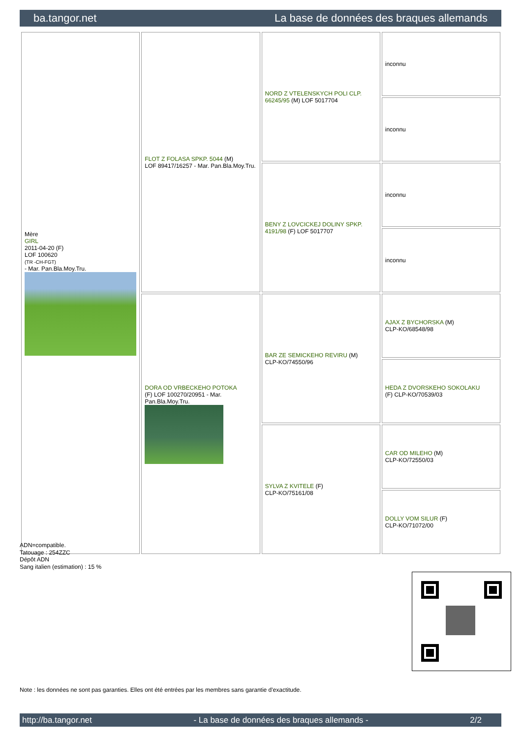ba.tangor.net La base de données des braques allemands
| Mère GIRL 2011-04-20 (F) LOF 100620 (TR -CH-FGT) - Mar. Pan.Bla.Moy.Tru. | FLOT Z FOLASA SPKP. 5044 (M) LOF 89417/16257 - Mar. Pan.Bla.Moy.Tru. | NORD Z VTELENSKYCH POLI CLP. 66245/95 (M) LOF 5017704 | inconnu |
| | | | inconnu |
| | | BENY Z LOVCICKEJ DOLINY SPKP. 4191/98 (F) LOF 5017707 | inconnu |
| | | | inconnu |
| | DORA OD VRBECKEHO POTOKA (F) LOF 100270/20951 - Mar. Pan.Bla.Moy.Tru. | BAR ZE SEMICKEHO REVIRU (M) CLP-KO/74550/96 | AJAX Z BYCHORSKA (M) CLP-KO/68548/98 |
| | | | HEDA Z DVORSKEHO SOKOLAKU (F) CLP-KO/70539/03 |
| | | SYLVA Z KVITELE (F) CLP-KO/75161/08 | CAR OD MILEHO (M) CLP-KO/72550/03 |
| | | | DOLLY VOM SILUR (F) CLP-KO/71072/00 |
ADN=compatible.
Tatouage : 254ZZC
Dépôt ADN
Sang italien (estimation) : 15 %
Note : les données ne sont pas garanties. Elles ont été entrées par les membres sans garantie d'exactitude.
http://ba.tangor.net - La base de données des braques allemands - 2/2